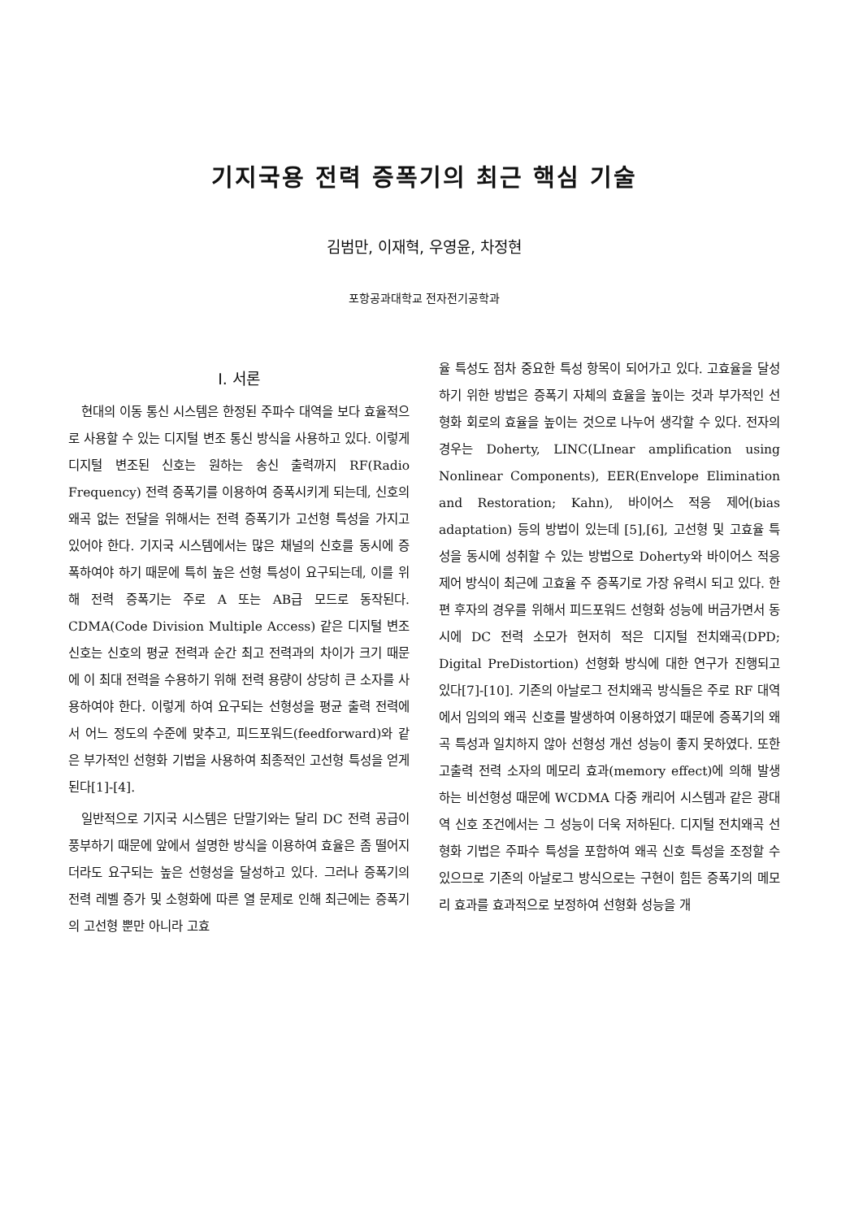기지국용 전력 증폭기의 최근 핵심 기술
김범만, 이재혁, 우영윤, 차정현
포항공과대학교 전자전기공학과
I. 서론
현대의 이동 통신 시스템은 한정된 주파수 대역을 보다 효율적으로 사용할 수 있는 디지털 변조 통신 방식을 사용하고 있다. 이렇게 디지털 변조된 신호는 원하는 송신 출력까지 RF(Radio Frequency) 전력 증폭기를 이용하여 증폭시키게 되는데, 신호의 왜곡 없는 전달을 위해서는 전력 증폭기가 고선형 특성을 가지고 있어야 한다. 기지국 시스템에서는 많은 채널의 신호를 동시에 증폭하여야 하기 때문에 특히 높은 선형 특성이 요구되는데, 이를 위해 전력 증폭기는 주로 A 또는 AB급 모드로 동작된다. CDMA(Code Division Multiple Access) 같은 디지털 변조 신호는 신호의 평균 전력과 순간 최고 전력과의 차이가 크기 때문에 이 최대 전력을 수용하기 위해 전력 용량이 상당히 큰 소자를 사용하여야 한다. 이렇게 하여 요구되는 선형성을 평균 출력 전력에서 어느 정도의 수준에 맞추고, 피드포워드(feedforward)와 같은 부가적인 선형화 기법을 사용하여 최종적인 고선형 특성을 얻게 된다[1]-[4].
일반적으로 기지국 시스템은 단말기와는 달리 DC 전력 공급이 풍부하기 때문에 앞에서 설명한 방식을 이용하여 효율은 좀 떨어지더라도 요구되는 높은 선형성을 달성하고 있다. 그러나 증폭기의 전력 레벨 증가 및 소형화에 따른 열 문제로 인해 최근에는 증폭기의 고선형 뿐만 아니라 고효
율 특성도 점차 중요한 특성 항목이 되어가고 있다. 고효율을 달성하기 위한 방법은 증폭기 자체의 효율을 높이는 것과 부가적인 선형화 회로의 효율을 높이는 것으로 나누어 생각할 수 있다. 전자의 경우는 Doherty, LINC(LInear amplification using Nonlinear Components), EER(Envelope Elimination and Restoration; Kahn), 바이어스 적응 제어(bias adaptation) 등의 방법이 있는데 [5],[6], 고선형 및 고효율 특성을 동시에 성취할 수 있는 방법으로 Doherty와 바이어스 적응 제어 방식이 최근에 고효율 주 증폭기로 가장 유력시 되고 있다. 한편 후자의 경우를 위해서 피드포워드 선형화 성능에 버금가면서 동시에 DC 전력 소모가 현저히 적은 디지털 전치왜곡(DPD; Digital PreDistortion) 선형화 방식에 대한 연구가 진행되고 있다[7]-[10]. 기존의 아날로그 전치왜곡 방식들은 주로 RF 대역에서 임의의 왜곡 신호를 발생하여 이용하였기 때문에 증폭기의 왜곡 특성과 일치하지 않아 선형성 개선 성능이 좋지 못하였다. 또한 고출력 전력 소자의 메모리 효과(memory effect)에 의해 발생하는 비선형성 때문에 WCDMA 다중 캐리어 시스템과 같은 광대역 신호 조건에서는 그 성능이 더욱 저하된다. 디지털 전치왜곡 선형화 기법은 주파수 특성을 포함하여 왜곡 신호 특성을 조정할 수 있으므로 기존의 아날로그 방식으로는 구현이 힘든 증폭기의 메모리 효과를 효과적으로 보정하여 선형화 성능을 개